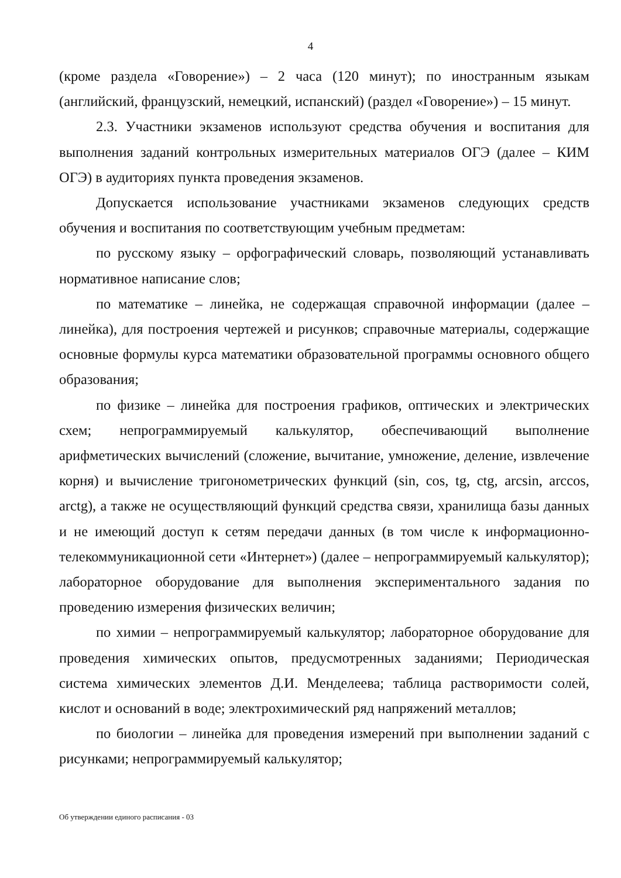4
(кроме раздела «Говорение») – 2 часа (120 минут); по иностранным языкам (английский, французский, немецкий, испанский) (раздел «Говорение») – 15 минут.
2.3. Участники экзаменов используют средства обучения и воспитания для выполнения заданий контрольных измерительных материалов ОГЭ (далее – КИМ ОГЭ) в аудиториях пункта проведения экзаменов.
Допускается использование участниками экзаменов следующих средств обучения и воспитания по соответствующим учебным предметам:
по русскому языку – орфографический словарь, позволяющий устанавливать нормативное написание слов;
по математике – линейка, не содержащая справочной информации (далее – линейка), для построения чертежей и рисунков; справочные материалы, содержащие основные формулы курса математики образовательной программы основного общего образования;
по физике – линейка для построения графиков, оптических и электрических схем; непрограммируемый калькулятор, обеспечивающий выполнение арифметических вычислений (сложение, вычитание, умножение, деление, извлечение корня) и вычисление тригонометрических функций (sin, cos, tg, ctg, arcsin, arccos, arctg), а также не осуществляющий функций средства связи, хранилища базы данных и не имеющий доступ к сетям передачи данных (в том числе к информационно-телекоммуникационной сети «Интернет») (далее – непрограммируемый калькулятор); лабораторное оборудование для выполнения экспериментального задания по проведению измерения физических величин;
по химии – непрограммируемый калькулятор; лабораторное оборудование для проведения химических опытов, предусмотренных заданиями; Периодическая система химических элементов Д.И. Менделеева; таблица растворимости солей, кислот и оснований в воде; электрохимический ряд напряжений металлов;
по биологии – линейка для проведения измерений при выполнении заданий с рисунками; непрограммируемый калькулятор;
Об утверждении единого расписания - 03